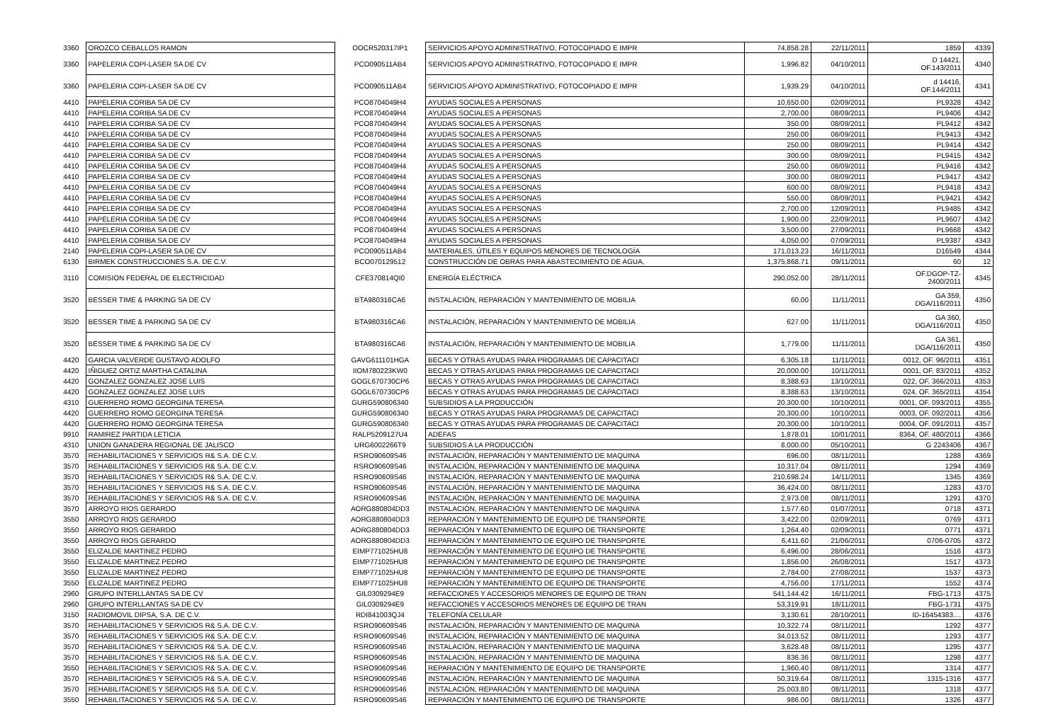| 3360 | OROZCO CEBALLOS RAMON | OOCR520317IP1 | SERVICIOS APOYO ADMINISTRATIVO, FOTOCOPIADO E IMPR | 74,858.28 | 22/11/2011 | 1859 | 4339 |
| 3360 | PAPELERIA COPI-LASER SA DE CV | PCO090511AB4 | SERVICIOS APOYO ADMINISTRATIVO, FOTOCOPIADO E IMPR | 1,996.82 | 04/10/2011 | D 14421, OF.143/2011 | 4340 |
| 3360 | PAPELERIA COPI-LASER SA DE CV | PCO090511AB4 | SERVICIOS APOYO ADMINISTRATIVO, FOTOCOPIADO E IMPR | 1,939.29 | 04/10/2011 | d 14416, OF.144/2011 | 4341 |
| 4410 | PAPELERIA CORIBA SA DE CV | PCO8704049H4 | AYUDAS SOCIALES A PERSONAS | 10,650.00 | 02/09/2011 | PL9328 | 4342 |
| 4410 | PAPELERIA CORIBA SA DE CV | PCO8704049H4 | AYUDAS SOCIALES A PERSONAS | 2,700.00 | 08/09/2011 | PL9406 | 4342 |
| 4410 | PAPELERIA CORIBA SA DE CV | PCO8704049H4 | AYUDAS SOCIALES A PERSONAS | 350.00 | 08/09/2011 | PL9412 | 4342 |
| 4410 | PAPELERIA CORIBA SA DE CV | PCO8704049H4 | AYUDAS SOCIALES A PERSONAS | 250.00 | 08/09/2011 | PL9413 | 4342 |
| 4410 | PAPELERIA CORIBA SA DE CV | PCO8704049H4 | AYUDAS SOCIALES A PERSONAS | 250.00 | 08/09/2011 | PL9414 | 4342 |
| 4410 | PAPELERIA CORIBA SA DE CV | PCO8704049H4 | AYUDAS SOCIALES A PERSONAS | 300.00 | 08/09/2011 | PL9415 | 4342 |
| 4410 | PAPELERIA CORIBA SA DE CV | PCO8704049H4 | AYUDAS SOCIALES A PERSONAS | 250.00 | 08/09/2011 | PL9416 | 4342 |
| 4410 | PAPELERIA CORIBA SA DE CV | PCO8704049H4 | AYUDAS SOCIALES A PERSONAS | 300.00 | 08/09/2011 | PL9417 | 4342 |
| 4410 | PAPELERIA CORIBA SA DE CV | PCO8704049H4 | AYUDAS SOCIALES A PERSONAS | 600.00 | 08/09/2011 | PL9418 | 4342 |
| 4410 | PAPELERIA CORIBA SA DE CV | PCO8704049H4 | AYUDAS SOCIALES A PERSONAS | 550.00 | 08/09/2011 | PL9421 | 4342 |
| 4410 | PAPELERIA CORIBA SA DE CV | PCO8704049H4 | AYUDAS SOCIALES A PERSONAS | 2,700.00 | 12/09/2011 | PL9485 | 4342 |
| 4410 | PAPELERIA CORIBA SA DE CV | PCO8704049H4 | AYUDAS SOCIALES A PERSONAS | 1,900.00 | 22/09/2011 | PL9607 | 4342 |
| 4410 | PAPELERIA CORIBA SA DE CV | PCO8704049H4 | AYUDAS SOCIALES A PERSONAS | 3,500.00 | 27/09/2011 | PL9668 | 4342 |
| 4410 | PAPELERIA CORIBA SA DE CV | PCO8704049H4 | AYUDAS SOCIALES A PERSONAS | 4,050.00 | 07/09/2011 | PL9387 | 4343 |
| 2140 | PAPELERIA COPI-LASER SA DE CV | PCO090511AB4 | MATERIALES, ÚTILES Y EQUIPOS MENORES DE TECNOLOGÍA | 171,013.23 | 16/11/2011 | D16549 | 4344 |
| 6130 | BIRMEK CONSTRUCCIONES S.A. DE C.V. | BCO070129512 | CONSTRUCCIÓN DE OBRAS PARA ABASTECIMIENTO DE AGUA, | 1,375,868.71 | 09/11/2011 | 60 | 12 |
| 3110 | COMISION FEDERAL DE ELECTRICIDAD | CFE370814QI0 | ENERGÍA ELÉCTRICA | 290,052.00 | 28/11/2011 | OF.DGOP-TZ- 2400/2011 | 4345 |
| 3520 | BESSER TIME & PARKING SA DE CV | BTA980316CA6 | INSTALACIÓN, REPARACIÓN Y MANTENIMIENTO DE MOBILIA | 60.00 | 11/11/2011 | GA 359, DGA/116/2011 | 4350 |
| 3520 | BESSER TIME & PARKING SA DE CV | BTA980316CA6 | INSTALACIÓN, REPARACIÓN Y MANTENIMIENTO DE MOBILIA | 627.00 | 11/11/2011 | GA 360, DGA/116/2011 | 4350 |
| 3520 | BESSER TIME & PARKING SA DE CV | BTA980316CA6 | INSTALACIÓN, REPARACIÓN Y MANTENIMIENTO DE MOBILIA | 1,779.00 | 11/11/2011 | GA 361, DGA/116/2011 | 4350 |
| 4420 | GARCIA VALVERDE GUSTAVO ADOLFO | GAVG611101HGA | BECAS Y OTRAS AYUDAS PARA PROGRAMAS DE CAPACITACI | 6,305.18 | 11/11/2011 | 0012, OF. 96/2011 | 4351 |
| 4420 | IÑIGUEZ ORTIZ MARTHA CATALINA | IIOM780223KW0 | BECAS Y OTRAS AYUDAS PARA PROGRAMAS DE CAPACITACI | 20,000.00 | 10/11/2011 | 0001, OF. 83/2011 | 4352 |
| 4420 | GONZALEZ GONZALEZ JOSE LUIS | GOGL670730CP6 | BECAS Y OTRAS AYUDAS PARA PROGRAMAS DE CAPACITACI | 8,388.63 | 13/10/2011 | 022, OF. 366/2011 | 4353 |
| 4420 | GONZALEZ GONZALEZ JOSE LUIS | GOGL670730CP6 | BECAS Y OTRAS AYUDAS PARA PROGRAMAS DE CAPACITACI | 8,388.63 | 13/10/2011 | 024, OF. 365/2011 | 4354 |
| 4310 | GUERRERO ROMO GEORGINA TERESA | GURG590806340 | SUBSIDIOS A LA PRODUCCIÓN | 20,300.00 | 10/10/2011 | 0001, OF. 093/2011 | 4355 |
| 4420 | GUERRERO ROMO GEORGINA TERESA | GURG590806340 | BECAS Y OTRAS AYUDAS PARA PROGRAMAS DE CAPACITACI | 20,300.00 | 10/10/2011 | 0003, OF. 092/2011 | 4356 |
| 4420 | GUERRERO ROMO GEORGINA TERESA | GURG590806340 | BECAS Y OTRAS AYUDAS PARA PROGRAMAS DE CAPACITACI | 20,300.00 | 10/10/2011 | 0004, OF. 091/2011 | 4357 |
| 9910 | RAMIREZ PARTIDA LETICIA | RALP5209127U4 | ADEFAS | 1,878.01 | 10/01/2011 | 8364, OF. 480/2011 | 4366 |
| 4310 | UNION GANADERA REGIONAL DE JALISCO | URG6002266T9 | SUBSIDIOS A LA PRODUCCIÓN | 8,000.00 | 05/10/2011 | G 2243406 | 4367 |
| 3570 | REHABILITACIONES Y SERVICIOS R& S.A. DE C.V. | RSRO90609S46 | INSTALACIÓN, REPARACIÓN Y MANTENIMIENTO DE MAQUINA | 696.00 | 08/11/2011 | 1288 | 4369 |
| 3570 | REHABILITACIONES Y SERVICIOS R& S.A. DE C.V. | RSRO90609S46 | INSTALACIÓN, REPARACIÓN Y MANTENIMIENTO DE MAQUINA | 10,317.04 | 08/11/2011 | 1294 | 4369 |
| 3570 | REHABILITACIONES Y SERVICIOS R& S.A. DE C.V. | RSRO90609S46 | INSTALACIÓN, REPARACIÓN Y MANTENIMIENTO DE MAQUINA | 210,698.24 | 14/11/2011 | 1345 | 4369 |
| 3570 | REHABILITACIONES Y SERVICIOS R& S.A. DE C.V. | RSRO90609S46 | INSTALACIÓN, REPARACIÓN Y MANTENIMIENTO DE MAQUINA | 36,424.00 | 08/11/2011 | .1283 | 4370 |
| 3570 | REHABILITACIONES Y SERVICIOS R& S.A. DE C.V. | RSRO90609S46 | INSTALACIÓN, REPARACIÓN Y MANTENIMIENTO DE MAQUINA | 2,973.08 | 08/11/2011 | 1291 | 4370 |
| 3570 | ARROYO RIOS GERARDO | AORG880804DD3 | INSTALACIÓN, REPARACIÓN Y MANTENIMIENTO DE MAQUINA | 1,577.60 | 01/07/2011 | 0718 | 4371 |
| 3550 | ARROYO RIOS GERARDO | AORG880804DD3 | REPARACIÓN Y MANTENIMIENTO DE EQUIPO DE TRANSPORTE | 3,422.00 | 02/09/2011 | 0769 | 4371 |
| 3550 | ARROYO RIOS GERARDO | AORG880804DD3 | REPARACIÓN Y MANTENIMIENTO DE EQUIPO DE TRANSPORTE | 1,264.40 | 02/09/2011 | 0771 | 4371 |
| 3550 | ARROYO RIOS GERARDO | AORG880804DD3 | REPARACIÓN Y MANTENIMIENTO DE EQUIPO DE TRANSPORTE | 6,411.60 | 21/06/2011 | 0706-0705 | 4372 |
| 3550 | ELIZALDE MARTINEZ PEDRO | EIMP771025HU8 | REPARACIÓN Y MANTENIMIENTO DE EQUIPO DE TRANSPORTE | 6,496.00 | 28/06/2011 | 1516 | 4373 |
| 3550 | ELIZALDE MARTINEZ PEDRO | EIMP771025HU8 | REPARACIÓN Y MANTENIMIENTO DE EQUIPO DE TRANSPORTE | 1,856.00 | 26/08/2011 | 1517 | 4373 |
| 3550 | ELIZALDE MARTINEZ PEDRO | EIMP771025HU8 | REPARACIÓN Y MANTENIMIENTO DE EQUIPO DE TRANSPORTE | 2,784.00 | 27/08/2011 | 1537 | 4373 |
| 3550 | ELIZALDE MARTINEZ PEDRO | EIMP771025HU8 | REPARACIÓN Y MANTENIMIENTO DE EQUIPO DE TRANSPORTE | 4,756.00 | 17/11/2011 | 1552 | 4374 |
| 2960 | GRUPO INTERLLANTAS SA DE CV | GIL0309294E9 | REFACCIONES Y ACCESORIOS MENORES DE EQUIPO DE TRAN | 541,144.42 | 16/11/2011 | FBG-1713 | 4375 |
| 2960 | GRUPO INTERLLANTAS SA DE CV | GIL0309294E9 | REFACCIONES Y ACCESORIOS MENORES DE EQUIPO DE TRAN | 53,319.91 | 18/11/2011 | FBG-1731 | 4375 |
| 3150 | RADIOMOVIL DIPSA, S.A. DE C.V. | RDI841003QJ4 | TELEFONÍA CELULAR | 3,130.61 | 28/10/2011 | ID-16454383.... | 4376 |
| 3570 | REHABILITACIONES Y SERVICIOS R& S.A. DE C.V. | RSRO90609S46 | INSTALACIÓN, REPARACIÓN Y MANTENIMIENTO DE MAQUINA | 10,322.74 | 08/11/2011 | 1292 | 4377 |
| 3570 | REHABILITACIONES Y SERVICIOS R& S.A. DE C.V. | RSRO90609S46 | INSTALACIÓN, REPARACIÓN Y MANTENIMIENTO DE MAQUINA | 34,013.52 | 08/11/2011 | 1293 | 4377 |
| 3570 | REHABILITACIONES Y SERVICIOS R& S.A. DE C.V. | RSRO90609S46 | INSTALACIÓN, REPARACIÓN Y MANTENIMIENTO DE MAQUINA | 3,628.48 | 08/11/2011 | 1295 | 4377 |
| 3570 | REHABILITACIONES Y SERVICIOS R& S.A. DE C.V. | RSRO90609S46 | INSTALACIÓN, REPARACIÓN Y MANTENIMIENTO DE MAQUINA | 836.36 | 08/11/2011 | 1298 | 4377 |
| 3550 | REHABILITACIONES Y SERVICIOS R& S.A. DE C.V. | RSRO90609S46 | REPARACIÓN Y MANTENIMIENTO DE EQUIPO DE TRANSPORTE | 1,960.40 | 08/11/2011 | 1314 | 4377 |
| 3570 | REHABILITACIONES Y SERVICIOS R& S.A. DE C.V. | RSRO90609S46 | INSTALACIÓN, REPARACIÓN Y MANTENIMIENTO DE MAQUINA | 50,319.64 | 08/11/2011 | 1315-1316 | 4377 |
| 3570 | REHABILITACIONES Y SERVICIOS R& S.A. DE C.V. | RSRO90609S46 | INSTALACIÓN, REPARACIÓN Y MANTENIMIENTO DE MAQUINA | 25,003.80 | 08/11/2011 | 1318 | 4377 |
| 3550 | REHABILITACIONES Y SERVICIOS R& S.A. DE C.V. | RSRO90609S46 | REPARACIÓN Y MANTENIMIENTO DE EQUIPO DE TRANSPORTE | 986.00 | 08/11/2011 | 1326 | 4377 |